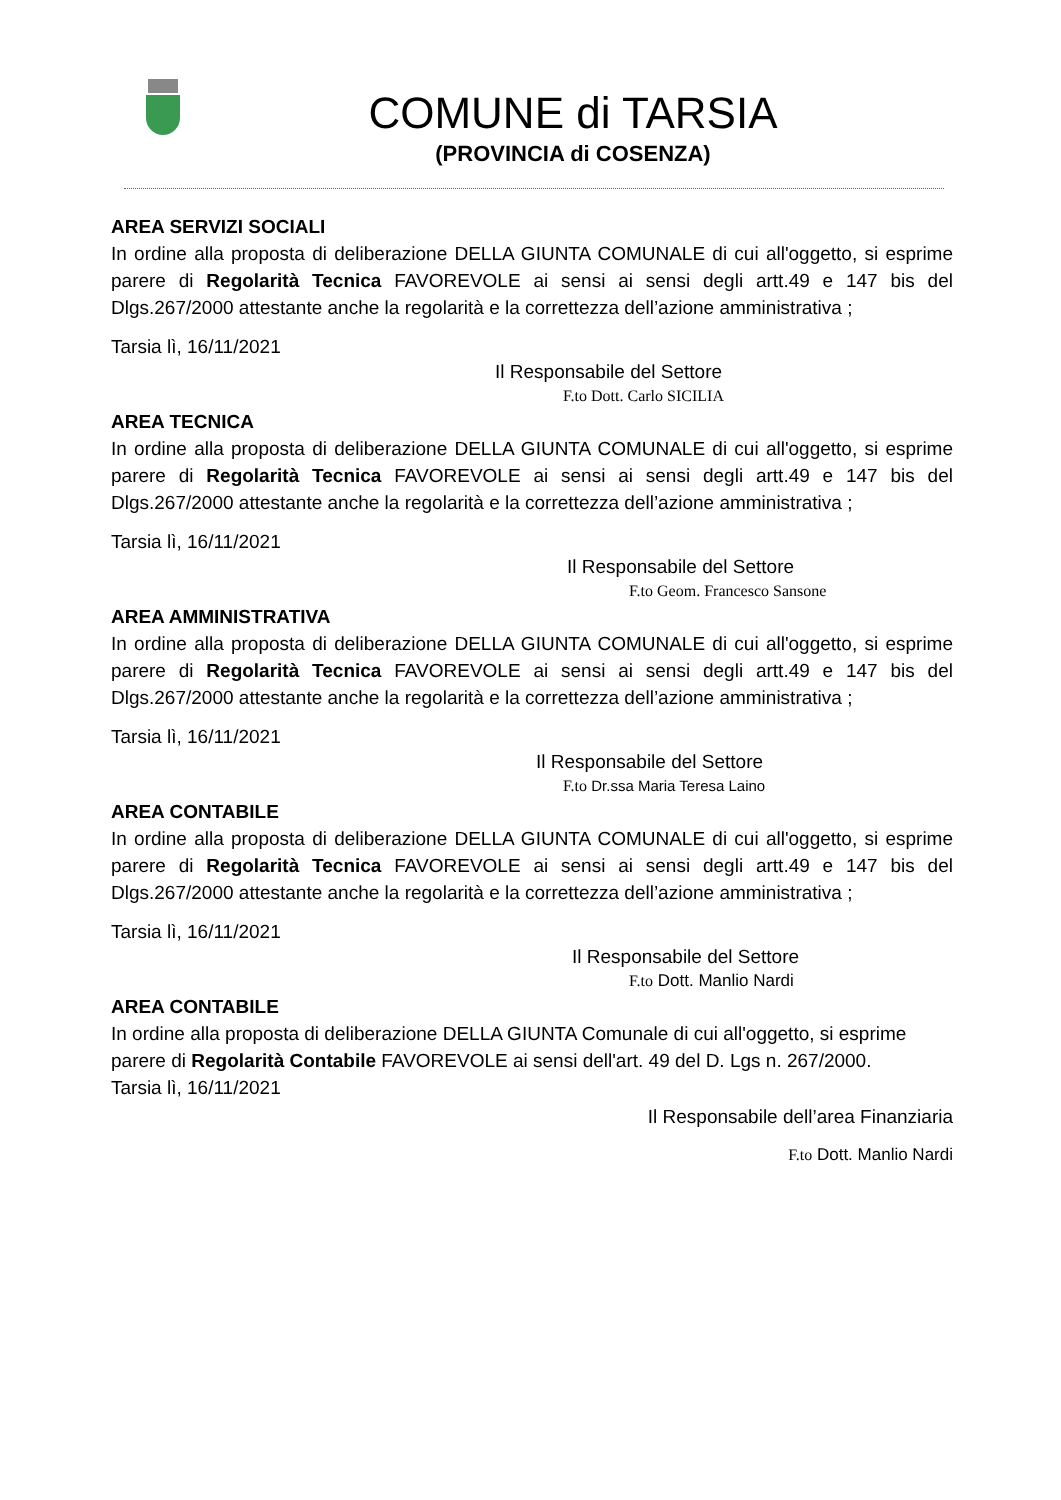COMUNE di TARSIA
(PROVINCIA di COSENZA)
AREA SERVIZI SOCIALI
In ordine alla proposta di deliberazione DELLA GIUNTA COMUNALE di cui all'oggetto, si esprime parere di Regolarità Tecnica FAVOREVOLE ai sensi ai sensi degli artt.49 e 147 bis del Dlgs.267/2000 attestante anche la regolarità e la correttezza dell’azione amministrativa ;
Tarsia lì, 16/11/2021
Il Responsabile del Settore
F.to Dott. Carlo SICILIA
AREA TECNICA
In ordine alla proposta di deliberazione DELLA GIUNTA COMUNALE di cui all'oggetto, si esprime parere di Regolarità Tecnica FAVOREVOLE ai sensi ai sensi degli artt.49 e 147 bis del Dlgs.267/2000 attestante anche la regolarità e la correttezza dell’azione amministrativa ;
Tarsia lì, 16/11/2021
Il Responsabile del Settore
F.to Geom. Francesco Sansone
AREA AMMINISTRATIVA
In ordine alla proposta di deliberazione DELLA GIUNTA COMUNALE di cui all'oggetto, si esprime parere di Regolarità Tecnica FAVOREVOLE ai sensi ai sensi degli artt.49 e 147 bis del Dlgs.267/2000 attestante anche la regolarità e la correttezza dell’azione amministrativa ;
Tarsia lì, 16/11/2021
Il Responsabile del Settore
F.to Dr.ssa Maria Teresa Laino
AREA CONTABILE
In ordine alla proposta di deliberazione DELLA GIUNTA COMUNALE di cui all'oggetto, si esprime parere di Regolarità Tecnica FAVOREVOLE ai sensi ai sensi degli artt.49 e 147 bis del Dlgs.267/2000 attestante anche la regolarità e la correttezza dell’azione amministrativa ;
Tarsia lì, 16/11/2021
Il Responsabile del Settore
F.to Dott. Manlio Nardi
AREA CONTABILE
In ordine alla proposta di deliberazione DELLA GIUNTA Comunale di cui all'oggetto, si esprime parere di Regolarità Contabile FAVOREVOLE ai sensi dell'art. 49 del D. Lgs n. 267/2000.
Tarsia lì, 16/11/2021
Il Responsabile dell’area Finanziaria
F.to Dott. Manlio Nardi